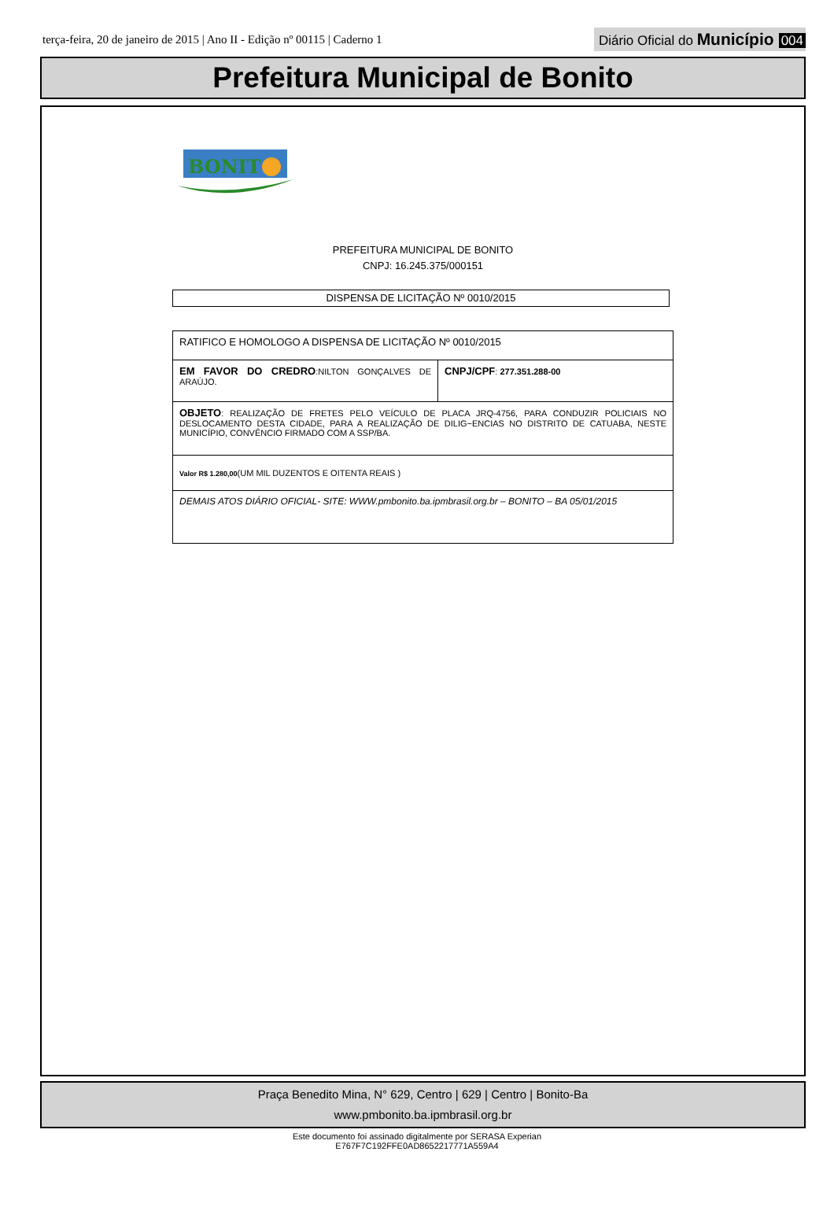terça-feira, 20 de janeiro de 2015 | Ano II - Edição nº 00115 | Caderno 1
Diário Oficial do Município 004
Prefeitura Municipal de Bonito
BONIT
PREFEITURA MUNICIPAL DE BONITO
CNPJ: 16.245.375/000151
DISPENSA DE LICITAÇÃO Nº 0010/2015
| RATIFICO E HOMOLOGO A DISPENSA DE LICITAÇÃO Nº 0010/2015 | |
| EM FAVOR DO CREDRO :NILTON GONÇALVES DE ARAÚJO. | CNPJ/CPF : 277.351.288-00 |
| OBJETO : REALIZAÇÃO DE FRETES PELO VEÍCULO DE PLACA JRQ-4756, PARA CONDUZIR POLICIAIS NO DESLOCAMENTO DESTA CIDADE, PARA A REALIZAÇÃO DE DILIG~ENCIAS NO DISTRITO DE CATUABA, NESTE MUNICÍPIO, CONVÊNCIO FIRMADO COM A SSP/BA. | |
| Valor R$ 1.280,00 (UM MIL DUZENTOS E OITENTA REAIS ) | |
| DEMAIS ATOS DIÁRIO OFICIAL- SITE: WWW.pmbonito.ba.ipmbrasil.org.br – BONITO – BA 05/01/2015 | |
Praça Benedito Mina, N° 629, Centro | 629 | Centro | Bonito-Ba
www.pmbonito.ba.ipmbrasil.org.br
Este documento foi assinado digitalmente por SERASA Experian
E767F7C192FFE0AD8652217771A559A4